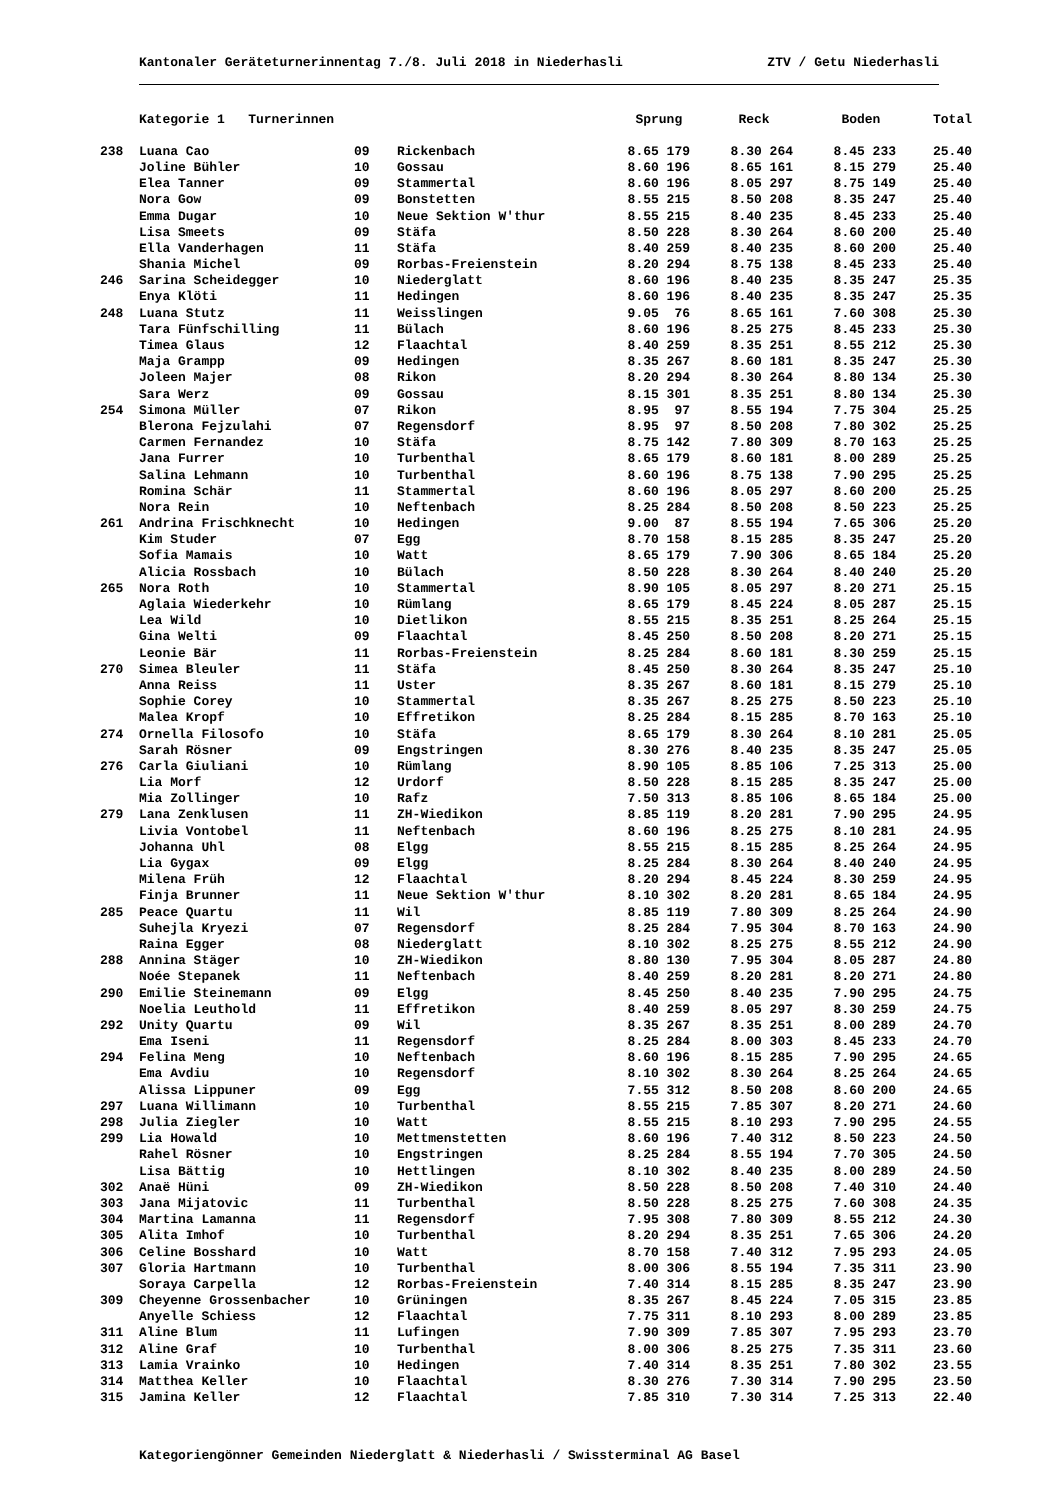Kantonaler Geräteturnerinnentag 7./8. Juli 2018 in Niederhasli ZTV / Getu Niederhasli
| | Kategorie 1 Turnerinnen | | | Sprung | Reck | Boden | Total |
| --- | --- | --- | --- | --- | --- | --- | --- |
| 238 | Luana Cao | 09 | Rickenbach | 8.65 179 | 8.30 264 | 8.45 233 | 25.40 |
| | Joline Bühler | 10 | Gossau | 8.60 196 | 8.65 161 | 8.15 279 | 25.40 |
| | Elea Tanner | 09 | Stammertal | 8.60 196 | 8.05 297 | 8.75 149 | 25.40 |
| | Nora Gow | 09 | Bonstetten | 8.55 215 | 8.50 208 | 8.35 247 | 25.40 |
| | Emma Dugar | 10 | Neue Sektion W'thur | 8.55 215 | 8.40 235 | 8.45 233 | 25.40 |
| | Lisa Smeets | 09 | Stäfa | 8.50 228 | 8.30 264 | 8.60 200 | 25.40 |
| | Ella Vanderhagen | 11 | Stäfa | 8.40 259 | 8.40 235 | 8.60 200 | 25.40 |
| | Shania Michel | 09 | Rorbas-Freienstein | 8.20 294 | 8.75 138 | 8.45 233 | 25.40 |
| 246 | Sarina Scheidegger | 10 | Niederglatt | 8.60 196 | 8.40 235 | 8.35 247 | 25.35 |
| | Enya Klöti | 11 | Hedingen | 8.60 196 | 8.40 235 | 8.35 247 | 25.35 |
| 248 | Luana Stutz | 11 | Weisslingen | 9.05 76 | 8.65 161 | 7.60 308 | 25.30 |
| | Tara Fünfschilling | 11 | Bülach | 8.60 196 | 8.25 275 | 8.45 233 | 25.30 |
| | Timea Glaus | 12 | Flaachtal | 8.40 259 | 8.35 251 | 8.55 212 | 25.30 |
| | Maja Grampp | 09 | Hedingen | 8.35 267 | 8.60 181 | 8.35 247 | 25.30 |
| | Joleen Majer | 08 | Rikon | 8.20 294 | 8.30 264 | 8.80 134 | 25.30 |
| | Sara Werz | 09 | Gossau | 8.15 301 | 8.35 251 | 8.80 134 | 25.30 |
| 254 | Simona Müller | 07 | Rikon | 8.95 97 | 8.55 194 | 7.75 304 | 25.25 |
| | Blerona Fejzulahi | 07 | Regensdorf | 8.95 97 | 8.50 208 | 7.80 302 | 25.25 |
| | Carmen Fernandez | 10 | Stäfa | 8.75 142 | 7.80 309 | 8.70 163 | 25.25 |
| | Jana Furrer | 10 | Turbenthal | 8.65 179 | 8.60 181 | 8.00 289 | 25.25 |
| | Salina Lehmann | 10 | Turbenthal | 8.60 196 | 8.75 138 | 7.90 295 | 25.25 |
| | Romina Schär | 11 | Stammertal | 8.60 196 | 8.05 297 | 8.60 200 | 25.25 |
| | Nora Rein | 10 | Neftenbach | 8.25 284 | 8.50 208 | 8.50 223 | 25.25 |
| 261 | Andrina Frischknecht | 10 | Hedingen | 9.00 87 | 8.55 194 | 7.65 306 | 25.20 |
| | Kim Studer | 07 | Egg | 8.70 158 | 8.15 285 | 8.35 247 | 25.20 |
| | Sofia Mamais | 10 | Watt | 8.65 179 | 7.90 306 | 8.65 184 | 25.20 |
| | Alicia Rossbach | 10 | Bülach | 8.50 228 | 8.30 264 | 8.40 240 | 25.20 |
| 265 | Nora Roth | 10 | Stammertal | 8.90 105 | 8.05 297 | 8.20 271 | 25.15 |
| | Aglaia Wiederkehr | 10 | Rümlang | 8.65 179 | 8.45 224 | 8.05 287 | 25.15 |
| | Lea Wild | 10 | Dietlikon | 8.55 215 | 8.35 251 | 8.25 264 | 25.15 |
| | Gina Welti | 09 | Flaachtal | 8.45 250 | 8.50 208 | 8.20 271 | 25.15 |
| | Leonie Bär | 11 | Rorbas-Freienstein | 8.25 284 | 8.60 181 | 8.30 259 | 25.15 |
| 270 | Simea Bleuler | 11 | Stäfa | 8.45 250 | 8.30 264 | 8.35 247 | 25.10 |
| | Anna Reiss | 11 | Uster | 8.35 267 | 8.60 181 | 8.15 279 | 25.10 |
| | Sophie Corey | 10 | Stammertal | 8.35 267 | 8.25 275 | 8.50 223 | 25.10 |
| | Malea Kropf | 10 | Effretikon | 8.25 284 | 8.15 285 | 8.70 163 | 25.10 |
| 274 | Ornella Filosofo | 10 | Stäfa | 8.65 179 | 8.30 264 | 8.10 281 | 25.05 |
| | Sarah Rösner | 09 | Engstringen | 8.30 276 | 8.40 235 | 8.35 247 | 25.05 |
| 276 | Carla Giuliani | 10 | Rümlang | 8.90 105 | 8.85 106 | 7.25 313 | 25.00 |
| | Lia Morf | 12 | Urdorf | 8.50 228 | 8.15 285 | 8.35 247 | 25.00 |
| | Mia Zollinger | 10 | Rafz | 7.50 313 | 8.85 106 | 8.65 184 | 25.00 |
| 279 | Lana Zenklusen | 11 | ZH-Wiedikon | 8.85 119 | 8.20 281 | 7.90 295 | 24.95 |
| | Livia Vontobel | 11 | Neftenbach | 8.60 196 | 8.25 275 | 8.10 281 | 24.95 |
| | Johanna Uhl | 08 | Elgg | 8.55 215 | 8.15 285 | 8.25 264 | 24.95 |
| | Lia Gygax | 09 | Elgg | 8.25 284 | 8.30 264 | 8.40 240 | 24.95 |
| | Milena Früh | 12 | Flaachtal | 8.20 294 | 8.45 224 | 8.30 259 | 24.95 |
| | Finja Brunner | 11 | Neue Sektion W'thur | 8.10 302 | 8.20 281 | 8.65 184 | 24.95 |
| 285 | Peace Quartu | 11 | Wil | 8.85 119 | 7.80 309 | 8.25 264 | 24.90 |
| | Suhejla Kryezi | 07 | Regensdorf | 8.25 284 | 7.95 304 | 8.70 163 | 24.90 |
| | Raina Egger | 08 | Niederglatt | 8.10 302 | 8.25 275 | 8.55 212 | 24.90 |
| 288 | Annina Stäger | 10 | ZH-Wiedikon | 8.80 130 | 7.95 304 | 8.05 287 | 24.80 |
| | Noée Stepanek | 11 | Neftenbach | 8.40 259 | 8.20 281 | 8.20 271 | 24.80 |
| 290 | Emilie Steinemann | 09 | Elgg | 8.45 250 | 8.40 235 | 7.90 295 | 24.75 |
| | Noelia Leuthold | 11 | Effretikon | 8.40 259 | 8.05 297 | 8.30 259 | 24.75 |
| 292 | Unity Quartu | 09 | Wil | 8.35 267 | 8.35 251 | 8.00 289 | 24.70 |
| | Ema Iseni | 11 | Regensdorf | 8.25 284 | 8.00 303 | 8.45 233 | 24.70 |
| 294 | Felina Meng | 10 | Neftenbach | 8.60 196 | 8.15 285 | 7.90 295 | 24.65 |
| | Ema Avdiu | 10 | Regensdorf | 8.10 302 | 8.30 264 | 8.25 264 | 24.65 |
| | Alissa Lippuner | 09 | Egg | 7.55 312 | 8.50 208 | 8.60 200 | 24.65 |
| 297 | Luana Willimann | 10 | Turbenthal | 8.55 215 | 7.85 307 | 8.20 271 | 24.60 |
| 298 | Julia Ziegler | 10 | Watt | 8.55 215 | 8.10 293 | 7.90 295 | 24.55 |
| 299 | Lia Howald | 10 | Mettmenstetten | 8.60 196 | 7.40 312 | 8.50 223 | 24.50 |
| | Rahel Rösner | 10 | Engstringen | 8.25 284 | 8.55 194 | 7.70 305 | 24.50 |
| | Lisa Bättig | 10 | Hettlingen | 8.10 302 | 8.40 235 | 8.00 289 | 24.50 |
| 302 | Anaë Hüni | 09 | ZH-Wiedikon | 8.50 228 | 8.50 208 | 7.40 310 | 24.40 |
| 303 | Jana Mijatovic | 11 | Turbenthal | 8.50 228 | 8.25 275 | 7.60 308 | 24.35 |
| 304 | Martina Lamanna | 11 | Regensdorf | 7.95 308 | 7.80 309 | 8.55 212 | 24.30 |
| 305 | Alita Imhof | 10 | Turbenthal | 8.20 294 | 8.35 251 | 7.65 306 | 24.20 |
| 306 | Celine Bosshard | 10 | Watt | 8.70 158 | 7.40 312 | 7.95 293 | 24.05 |
| 307 | Gloria Hartmann | 10 | Turbenthal | 8.00 306 | 8.55 194 | 7.35 311 | 23.90 |
| | Soraya Carpella | 12 | Rorbas-Freienstein | 7.40 314 | 8.15 285 | 8.35 247 | 23.90 |
| 309 | Cheyenne Grossenbacher | 10 | Grüningen | 8.35 267 | 8.45 224 | 7.05 315 | 23.85 |
| | Anyelle Schiess | 12 | Flaachtal | 7.75 311 | 8.10 293 | 8.00 289 | 23.85 |
| 311 | Aline Blum | 11 | Lufingen | 7.90 309 | 7.85 307 | 7.95 293 | 23.70 |
| 312 | Aline Graf | 10 | Turbenthal | 8.00 306 | 8.25 275 | 7.35 311 | 23.60 |
| 313 | Lamia Vrainko | 10 | Hedingen | 7.40 314 | 8.35 251 | 7.80 302 | 23.55 |
| 314 | Matthea Keller | 10 | Flaachtal | 8.30 276 | 7.30 314 | 7.90 295 | 23.50 |
| 315 | Jamina Keller | 12 | Flaachtal | 7.85 310 | 7.30 314 | 7.25 313 | 22.40 |
Kategoriengönner Gemeinden Niederglatt & Niederhasli / Swissterminal AG Basel